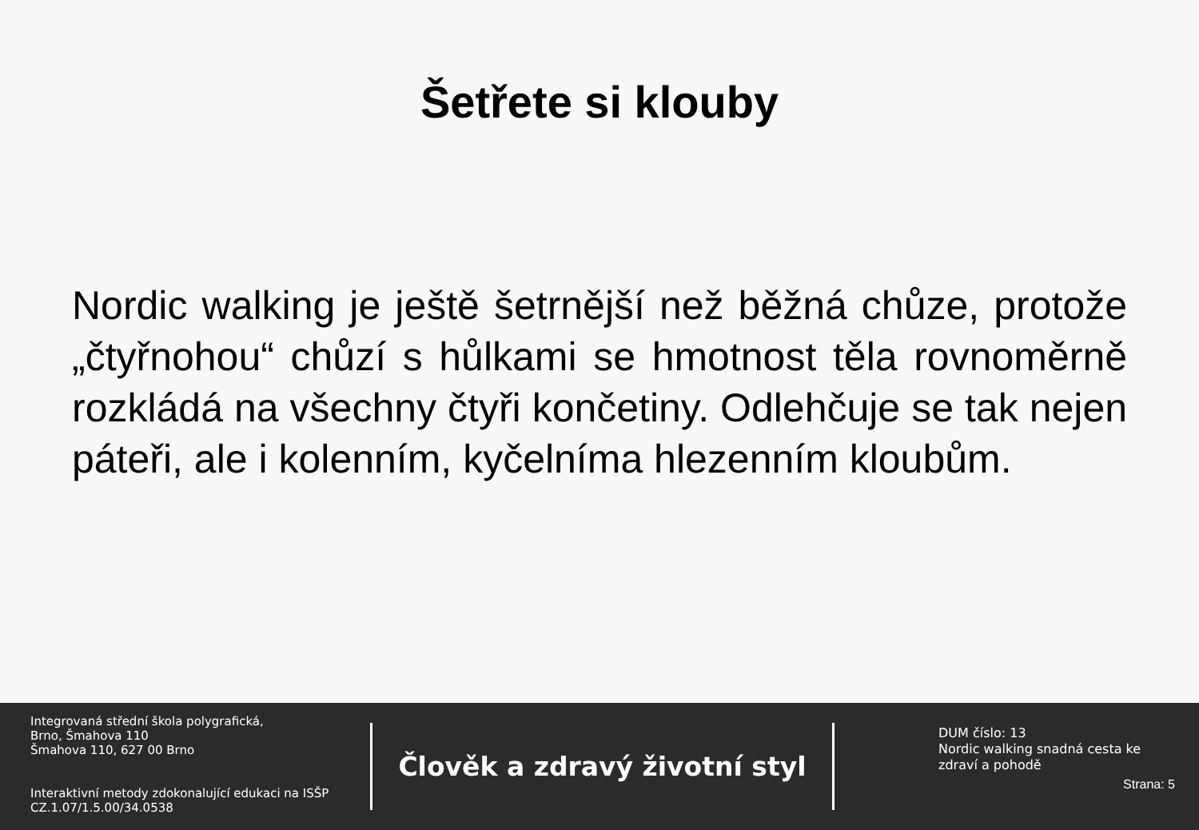Šetřete si klouby
Nordic walking je ještě šetrnější než běžná chůze, protože „čtyřnohou“ chůzí s hůlkami se hmotnost těla rovnoměrně rozkládá na všechny čtyři končetiny. Odlehčuje se tak nejen páteři, ale i kolenním, kyčelníma hlezenním kloubům.
Integrovaná střední škola polygrafická,
Brno, Šmahova 110
Šmahova 110, 627 00 Brno
Interaktivní metody zdokonalující edukaci na ISŠP
CZ.1.07/1.5.00/34.0538
Člověk a zdravý životní styl
DUM číslo: 13
Nordic walking snadná cesta ke zdraví a pohodě
Strana: 5